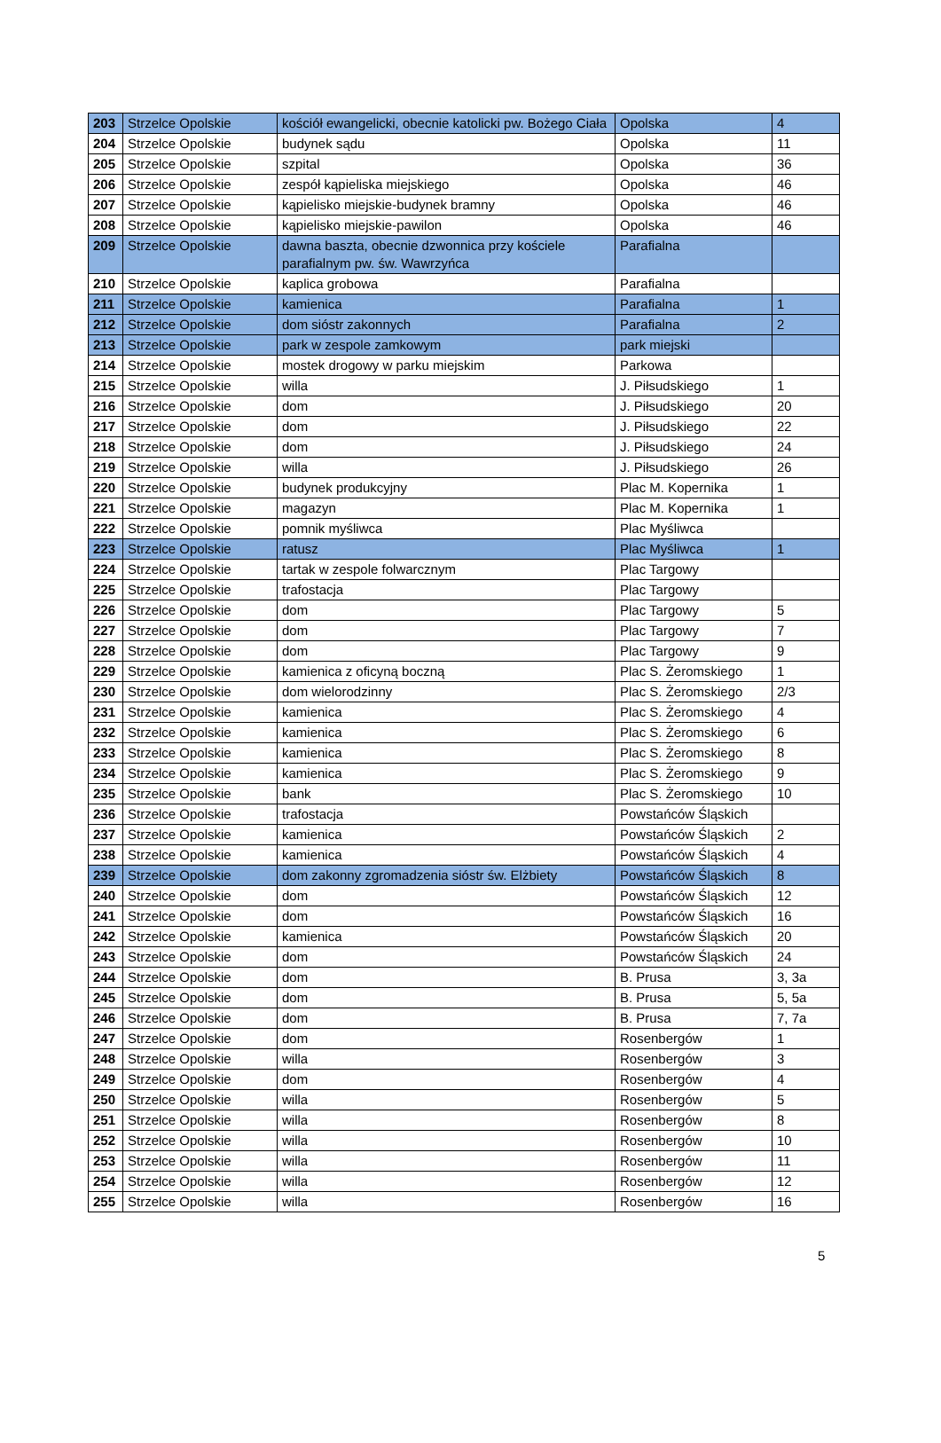| 203 | Strzelce Opolskie | kościół ewangelicki, obecnie katolicki pw. Bożego Ciała | Opolska | 4 |
| 204 | Strzelce Opolskie | budynek sądu | Opolska | 11 |
| 205 | Strzelce Opolskie | szpital | Opolska | 36 |
| 206 | Strzelce Opolskie | zespół kąpieliska miejskiego | Opolska | 46 |
| 207 | Strzelce Opolskie | kąpielisko miejskie-budynek bramny | Opolska | 46 |
| 208 | Strzelce Opolskie | kąpielisko miejskie-pawilon | Opolska | 46 |
| 209 | Strzelce Opolskie | dawna baszta, obecnie dzwonnica przy kościele parafialnym pw. św. Wawrzyńca | Parafialna | |
| 210 | Strzelce Opolskie | kaplica grobowa | Parafialna | |
| 211 | Strzelce Opolskie | kamienica | Parafialna | 1 |
| 212 | Strzelce Opolskie | dom sióstr zakonnych | Parafialna | 2 |
| 213 | Strzelce Opolskie | park w zespole zamkowym | park miejski | |
| 214 | Strzelce Opolskie | mostek drogowy w parku miejskim | Parkowa | |
| 215 | Strzelce Opolskie | willa | J. Piłsudskiego | 1 |
| 216 | Strzelce Opolskie | dom | J. Piłsudskiego | 20 |
| 217 | Strzelce Opolskie | dom | J. Piłsudskiego | 22 |
| 218 | Strzelce Opolskie | dom | J. Piłsudskiego | 24 |
| 219 | Strzelce Opolskie | willa | J. Piłsudskiego | 26 |
| 220 | Strzelce Opolskie | budynek produkcyjny | Plac M. Kopernika | 1 |
| 221 | Strzelce Opolskie | magazyn | Plac M. Kopernika | 1 |
| 222 | Strzelce Opolskie | pomnik myśliwca | Plac Myśliwca | |
| 223 | Strzelce Opolskie | ratusz | Plac Myśliwca | 1 |
| 224 | Strzelce Opolskie | tartak w zespole folwarcznym | Plac Targowy | |
| 225 | Strzelce Opolskie | trafostacja | Plac Targowy | |
| 226 | Strzelce Opolskie | dom | Plac Targowy | 5 |
| 227 | Strzelce Opolskie | dom | Plac Targowy | 7 |
| 228 | Strzelce Opolskie | dom | Plac Targowy | 9 |
| 229 | Strzelce Opolskie | kamienica z oficyną boczną | Plac S. Żeromskiego | 1 |
| 230 | Strzelce Opolskie | dom wielorodzinny | Plac S. Żeromskiego | 2/3 |
| 231 | Strzelce Opolskie | kamienica | Plac S. Żeromskiego | 4 |
| 232 | Strzelce Opolskie | kamienica | Plac S. Żeromskiego | 6 |
| 233 | Strzelce Opolskie | kamienica | Plac S. Żeromskiego | 8 |
| 234 | Strzelce Opolskie | kamienica | Plac S. Żeromskiego | 9 |
| 235 | Strzelce Opolskie | bank | Plac S. Żeromskiego | 10 |
| 236 | Strzelce Opolskie | trafostacja | Powstańców Śląskich | |
| 237 | Strzelce Opolskie | kamienica | Powstańców Śląskich | 2 |
| 238 | Strzelce Opolskie | kamienica | Powstańców Śląskich | 4 |
| 239 | Strzelce Opolskie | dom zakonny zgromadzenia sióstr św. Elżbiety | Powstańców Śląskich | 8 |
| 240 | Strzelce Opolskie | dom | Powstańców Śląskich | 12 |
| 241 | Strzelce Opolskie | dom | Powstańców Śląskich | 16 |
| 242 | Strzelce Opolskie | kamienica | Powstańców Śląskich | 20 |
| 243 | Strzelce Opolskie | dom | Powstańców Śląskich | 24 |
| 244 | Strzelce Opolskie | dom | B. Prusa | 3, 3a |
| 245 | Strzelce Opolskie | dom | B. Prusa | 5, 5a |
| 246 | Strzelce Opolskie | dom | B. Prusa | 7, 7a |
| 247 | Strzelce Opolskie | dom | Rosenbergów | 1 |
| 248 | Strzelce Opolskie | willa | Rosenbergów | 3 |
| 249 | Strzelce Opolskie | dom | Rosenbergów | 4 |
| 250 | Strzelce Opolskie | willa | Rosenbergów | 5 |
| 251 | Strzelce Opolskie | willa | Rosenbergów | 8 |
| 252 | Strzelce Opolskie | willa | Rosenbergów | 10 |
| 253 | Strzelce Opolskie | willa | Rosenbergów | 11 |
| 254 | Strzelce Opolskie | willa | Rosenbergów | 12 |
| 255 | Strzelce Opolskie | willa | Rosenbergów | 16 |
5